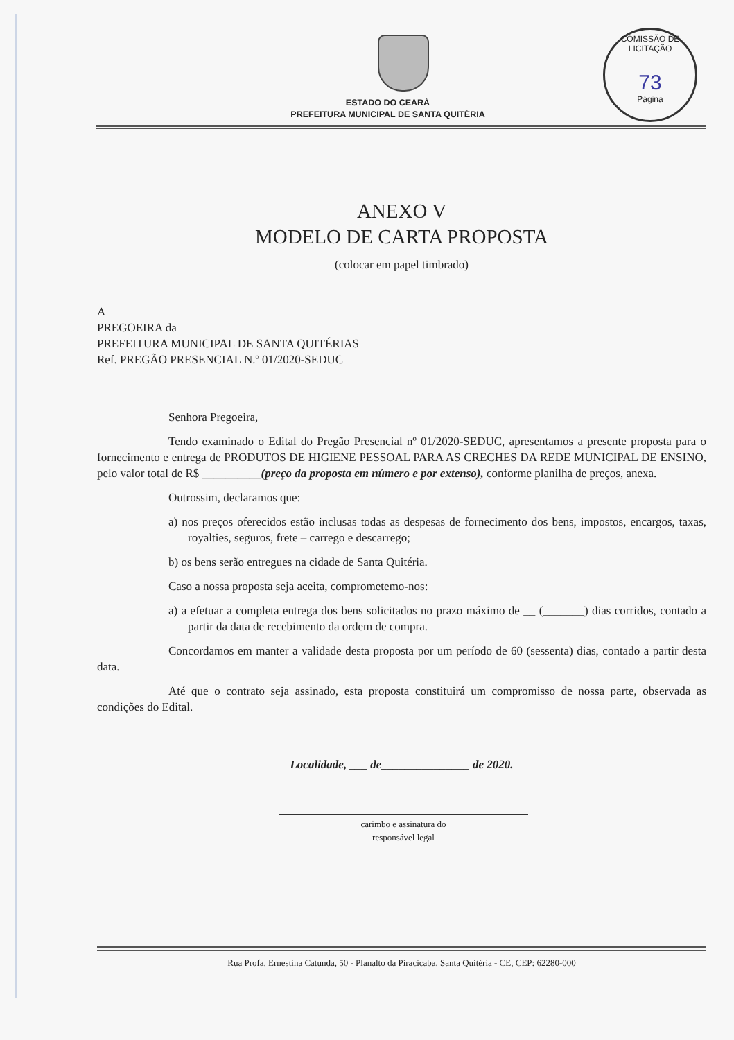COMISSÃO DE LICITAÇÃO
73
Página
ESTADO DO CEARÁ
PREFEITURA MUNICIPAL DE SANTA QUITÉRIA
ANEXO V
MODELO DE CARTA PROPOSTA
(colocar em papel timbrado)
A
PREGOEIRA da
PREFEITURA MUNICIPAL DE SANTA QUITÉRIAS
Ref. PREGÃO PRESENCIAL N.º 01/2020-SEDUC
Senhora Pregoeira,
Tendo examinado o Edital do Pregão Presencial nº 01/2020-SEDUC, apresentamos a presente proposta para o fornecimento e entrega de PRODUTOS DE HIGIENE PESSOAL PARA AS CRECHES DA REDE MUNICIPAL DE ENSINO, pelo valor total de R$ __________(preço da proposta em número e por extenso), conforme planilha de preços, anexa.
Outrossim, declaramos que:
a) nos preços oferecidos estão inclusas todas as despesas de fornecimento dos bens, impostos, encargos, taxas, royalties, seguros, frete – carrego e descarrego;
b) os bens serão entregues na cidade de Santa Quitéria.
Caso a nossa proposta seja aceita, comprometemo-nos:
a) a efetuar a completa entrega dos bens solicitados no prazo máximo de __ (_______) dias corridos, contado a partir da data de recebimento da ordem de compra.
Concordamos em manter a validade desta proposta por um período de 60 (sessenta) dias, contado a partir desta data.
Até que o contrato seja assinado, esta proposta constituirá um compromisso de nossa parte, observada as condições do Edital.
Localidade, ___ de_______________ de 2020.
carimbo e assinatura do
responsável legal
Rua Profa. Ernestina Catunda, 50 - Planalto da Piracicaba, Santa Quitéria - CE, CEP: 62280-000